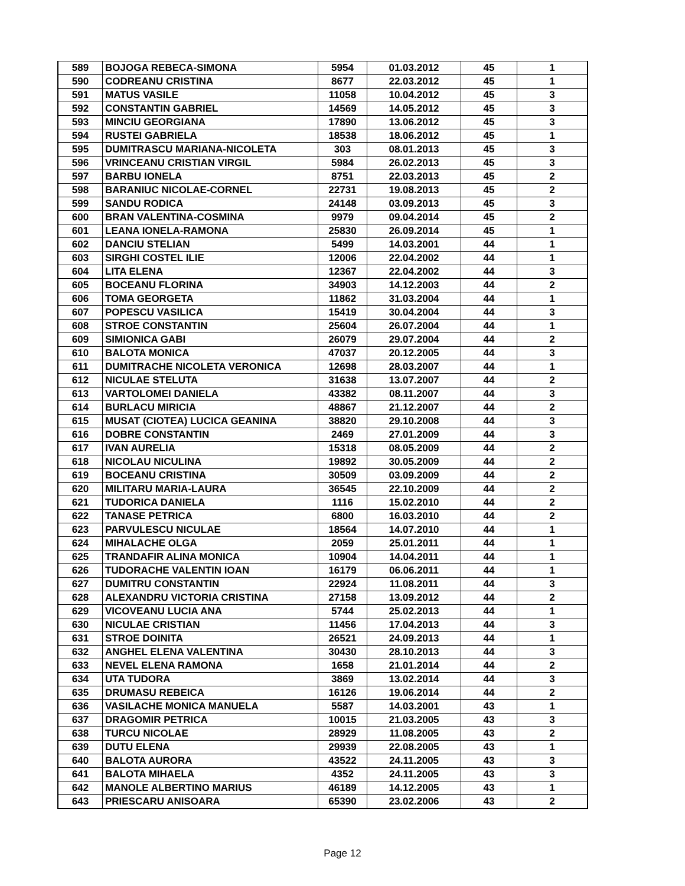| 589 | BOJOGA REBECA-SIMONA | 5954 | 01.03.2012 | 45 | 1 |
| 590 | CODREANU CRISTINA | 8677 | 22.03.2012 | 45 | 1 |
| 591 | MATUS VASILE | 11058 | 10.04.2012 | 45 | 3 |
| 592 | CONSTANTIN GABRIEL | 14569 | 14.05.2012 | 45 | 3 |
| 593 | MINCIU GEORGIANA | 17890 | 13.06.2012 | 45 | 3 |
| 594 | RUSTEI GABRIELA | 18538 | 18.06.2012 | 45 | 1 |
| 595 | DUMITRASCU MARIANA-NICOLETA | 303 | 08.01.2013 | 45 | 3 |
| 596 | VRINCEANU CRISTIAN VIRGIL | 5984 | 26.02.2013 | 45 | 3 |
| 597 | BARBU IONELA | 8751 | 22.03.2013 | 45 | 2 |
| 598 | BARANIUC NICOLAE-CORNEL | 22731 | 19.08.2013 | 45 | 2 |
| 599 | SANDU RODICA | 24148 | 03.09.2013 | 45 | 3 |
| 600 | BRAN VALENTINA-COSMINA | 9979 | 09.04.2014 | 45 | 2 |
| 601 | LEANA IONELA-RAMONA | 25830 | 26.09.2014 | 45 | 1 |
| 602 | DANCIU STELIAN | 5499 | 14.03.2001 | 44 | 1 |
| 603 | SIRGHI COSTEL ILIE | 12006 | 22.04.2002 | 44 | 1 |
| 604 | LITA ELENA | 12367 | 22.04.2002 | 44 | 3 |
| 605 | BOCEANU FLORINA | 34903 | 14.12.2003 | 44 | 2 |
| 606 | TOMA GEORGETA | 11862 | 31.03.2004 | 44 | 1 |
| 607 | POPESCU VASILICA | 15419 | 30.04.2004 | 44 | 3 |
| 608 | STROE CONSTANTIN | 25604 | 26.07.2004 | 44 | 1 |
| 609 | SIMIONICA GABI | 26079 | 29.07.2004 | 44 | 2 |
| 610 | BALOTA MONICA | 47037 | 20.12.2005 | 44 | 3 |
| 611 | DUMITRACHE NICOLETA VERONICA | 12698 | 28.03.2007 | 44 | 1 |
| 612 | NICULAE STELUTA | 31638 | 13.07.2007 | 44 | 2 |
| 613 | VARTOLOMEI DANIELA | 43382 | 08.11.2007 | 44 | 3 |
| 614 | BURLACU MIRICIA | 48867 | 21.12.2007 | 44 | 2 |
| 615 | MUSAT (CIOTEA) LUCICA GEANINA | 38820 | 29.10.2008 | 44 | 3 |
| 616 | DOBRE CONSTANTIN | 2469 | 27.01.2009 | 44 | 3 |
| 617 | IVAN AURELIA | 15318 | 08.05.2009 | 44 | 2 |
| 618 | NICOLAU NICULINA | 19892 | 30.05.2009 | 44 | 2 |
| 619 | BOCEANU CRISTINA | 30509 | 03.09.2009 | 44 | 2 |
| 620 | MILITARU MARIA-LAURA | 36545 | 22.10.2009 | 44 | 2 |
| 621 | TUDORICA DANIELA | 1116 | 15.02.2010 | 44 | 2 |
| 622 | TANASE PETRICA | 6800 | 16.03.2010 | 44 | 2 |
| 623 | PARVULESCU NICULAE | 18564 | 14.07.2010 | 44 | 1 |
| 624 | MIHALACHE OLGA | 2059 | 25.01.2011 | 44 | 1 |
| 625 | TRANDAFIR ALINA MONICA | 10904 | 14.04.2011 | 44 | 1 |
| 626 | TUDORACHE VALENTIN IOAN | 16179 | 06.06.2011 | 44 | 1 |
| 627 | DUMITRU CONSTANTIN | 22924 | 11.08.2011 | 44 | 3 |
| 628 | ALEXANDRU VICTORIA CRISTINA | 27158 | 13.09.2012 | 44 | 2 |
| 629 | VICOVEANU LUCIA ANA | 5744 | 25.02.2013 | 44 | 1 |
| 630 | NICULAE CRISTIAN | 11456 | 17.04.2013 | 44 | 3 |
| 631 | STROE DOINITA | 26521 | 24.09.2013 | 44 | 1 |
| 632 | ANGHEL ELENA VALENTINA | 30430 | 28.10.2013 | 44 | 3 |
| 633 | NEVEL ELENA RAMONA | 1658 | 21.01.2014 | 44 | 2 |
| 634 | UTA TUDORA | 3869 | 13.02.2014 | 44 | 3 |
| 635 | DRUMASU REBEICA | 16126 | 19.06.2014 | 44 | 2 |
| 636 | VASILACHE MONICA MANUELA | 5587 | 14.03.2001 | 43 | 1 |
| 637 | DRAGOMIR PETRICA | 10015 | 21.03.2005 | 43 | 3 |
| 638 | TURCU NICOLAE | 28929 | 11.08.2005 | 43 | 2 |
| 639 | DUTU ELENA | 29939 | 22.08.2005 | 43 | 1 |
| 640 | BALOTA AURORA | 43522 | 24.11.2005 | 43 | 3 |
| 641 | BALOTA MIHAELA | 4352 | 24.11.2005 | 43 | 3 |
| 642 | MANOLE ALBERTINO MARIUS | 46189 | 14.12.2005 | 43 | 1 |
| 643 | PRIESCARU ANISOARA | 65390 | 23.02.2006 | 43 | 2 |
Page 12